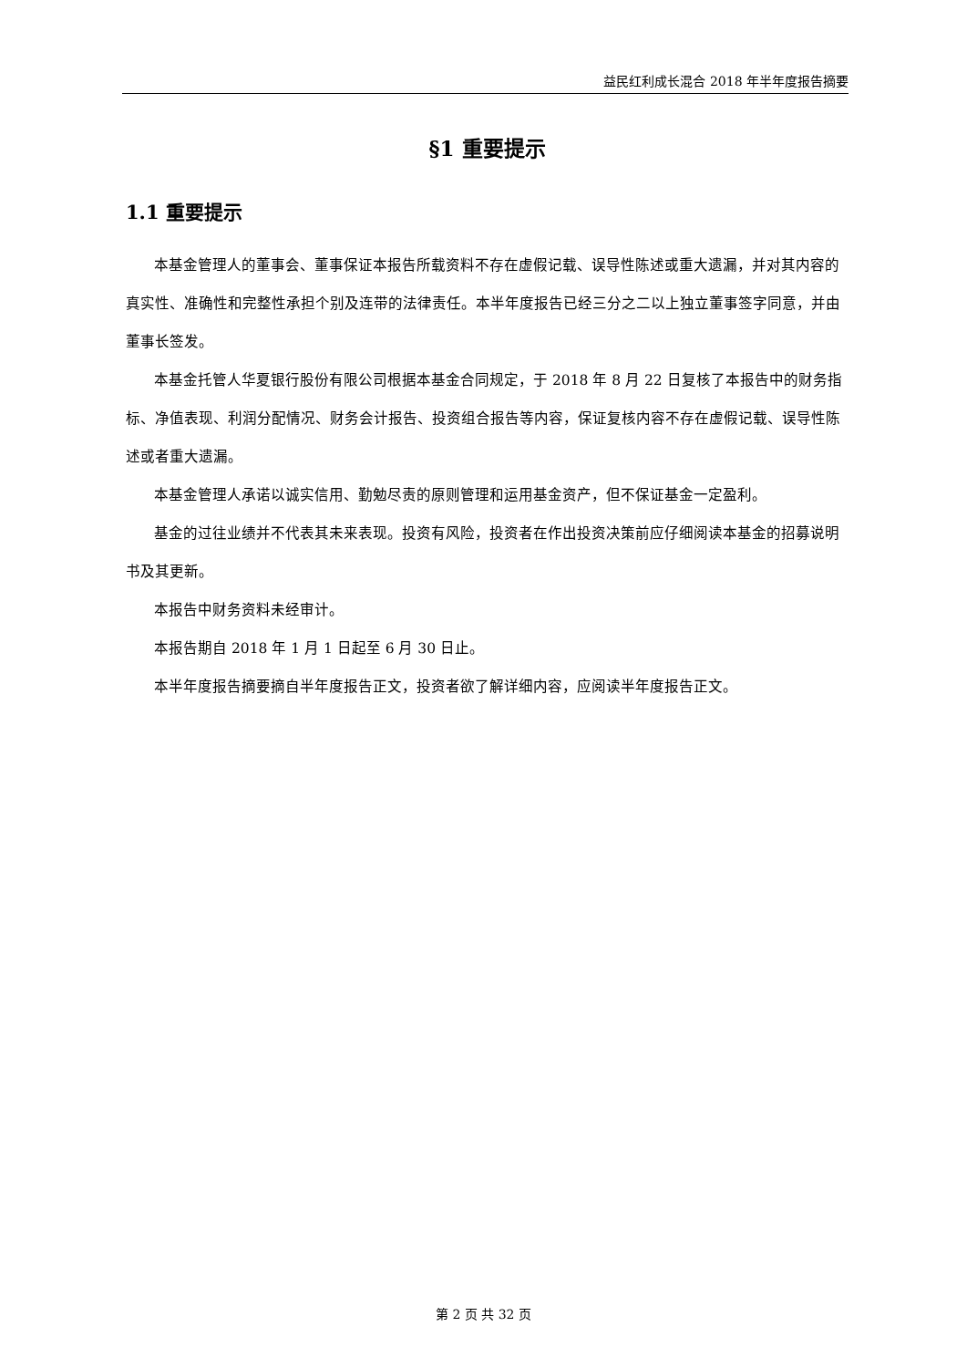益民红利成长混合 2018 年半年度报告摘要
§1 重要提示
1.1 重要提示
本基金管理人的董事会、董事保证本报告所载资料不存在虚假记载、误导性陈述或重大遗漏，并对其内容的真实性、准确性和完整性承担个别及连带的法律责任。本半年度报告已经三分之二以上独立董事签字同意，并由董事长签发。
本基金托管人华夏银行股份有限公司根据本基金合同规定，于 2018 年 8 月 22 日复核了本报告中的财务指标、净值表现、利润分配情况、财务会计报告、投资组合报告等内容，保证复核内容不存在虚假记载、误导性陈述或者重大遗漏。
本基金管理人承诺以诚实信用、勤勉尽责的原则管理和运用基金资产，但不保证基金一定盈利。
基金的过往业绩并不代表其未来表现。投资有风险，投资者在作出投资决策前应仔细阅读本基金的招募说明书及其更新。
本报告中财务资料未经审计。
本报告期自 2018 年 1 月 1 日起至 6 月 30 日止。
本半年度报告摘要摘自半年度报告正文，投资者欲了解详细内容，应阅读半年度报告正文。
第 2 页 共 32 页